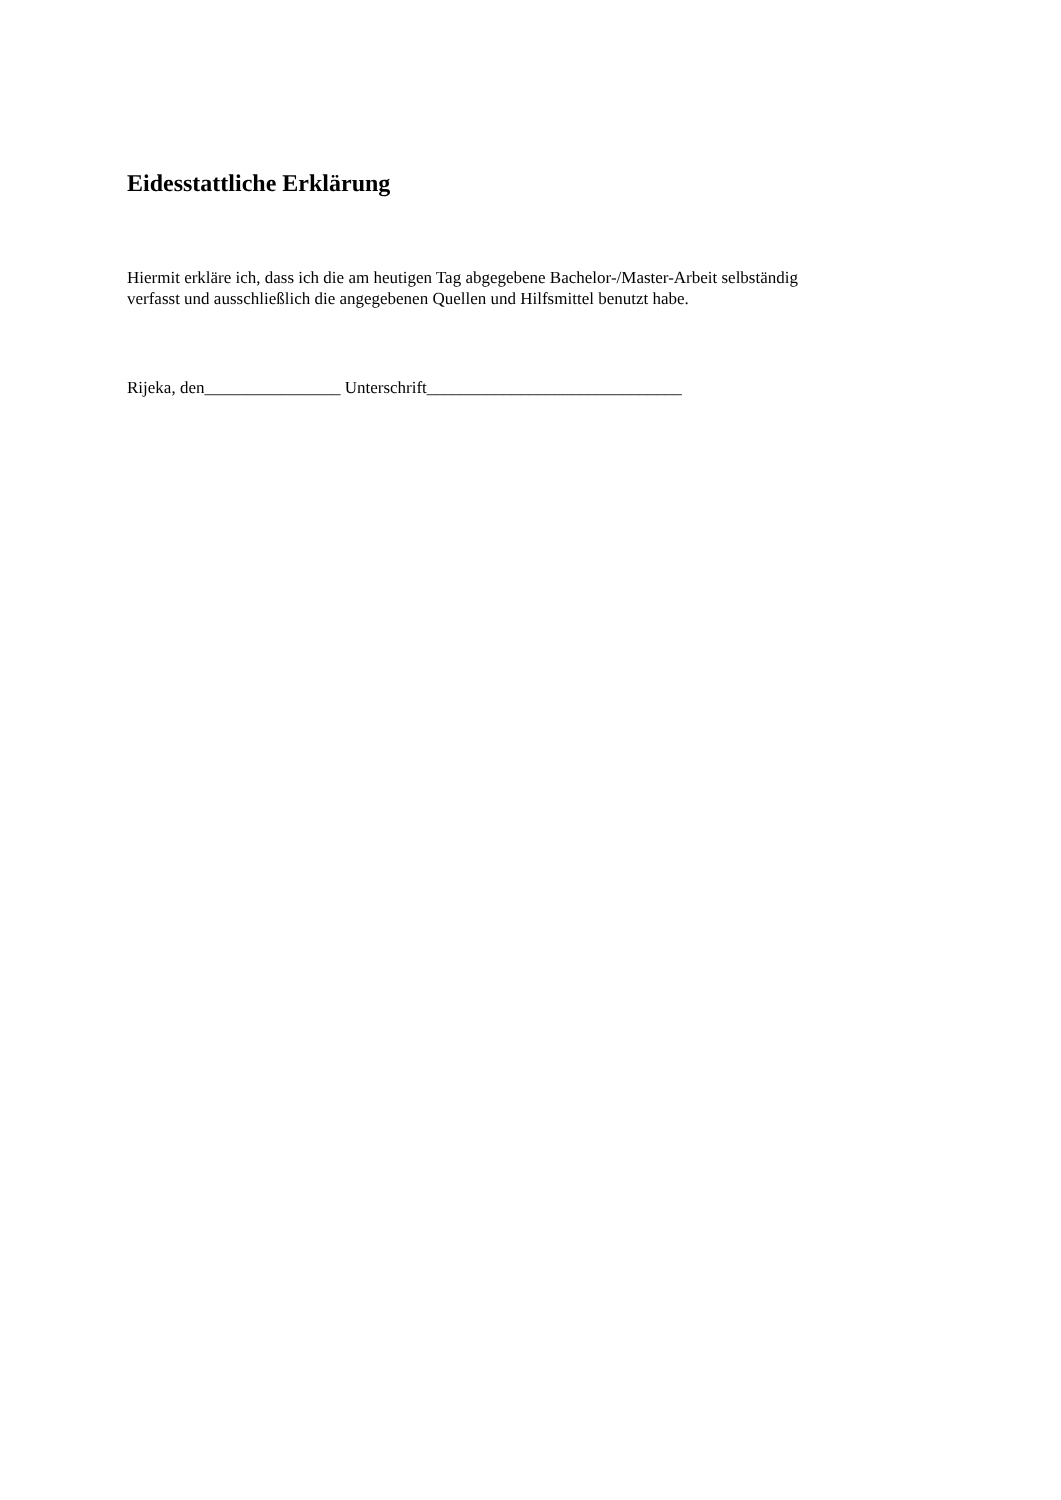Eidesstattliche Erklärung
Hiermit erkläre ich, dass ich die am heutigen Tag abgegebene Bachelor-/Master-Arbeit selbständig
verfasst und ausschließlich die angegebenen Quellen und Hilfsmittel benutzt habe.
Rijeka, den________________ Unterschrift______________________________